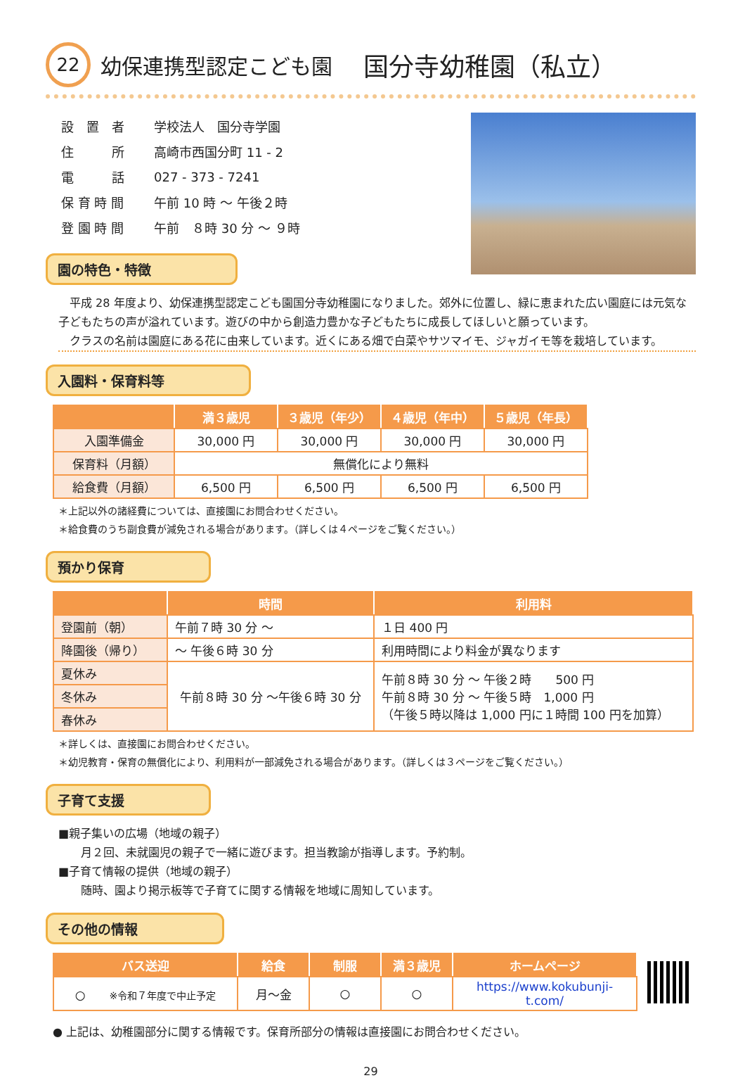22 幼保連携型認定こども園　国分寺幼稚園（私立）
| 設 置 者 | 学校法人 国分寺学園 |
| 住 所 | 高崎市西国分町 11 - 2 |
| 電 話 | 027 - 373 - 7241 |
| 保 育 時 間 | 午前 10 時 ～ 午後２時 |
| 登 園 時 間 | 午前 ８時 30 分 ～ ９時 |
園の特色・特徴
　平成 28 年度より、幼保連携型認定こども園国分寺幼稚園になりました。郊外に位置し、緑に恵まれた広い園庭には元気な子どもたちの声が溢れています。遊びの中から創造力豊かな子どもたちに成長してほしいと願っています。
　クラスの名前は園庭にある花に由来しています。近くにある畑で白菜やサツマイモ、ジャガイモ等を栽培しています。
入園料・保育料等
| | 満３歳児 | ３歳児（年少） | ４歳児（年中） | ５歳児（年長） |
| --- | --- | --- | --- | --- |
| 入園準備金 | 30,000 円 | 30,000 円 | 30,000 円 | 30,000 円 |
| 保育料（月額） | 無償化により無料 | | | |
| 給食費（月額） | 6,500 円 | 6,500 円 | 6,500 円 | 6,500 円 |
＊上記以外の諸経費については、直接園にお問合わせください。
＊給食費のうち副食費が減免される場合があります。（詳しくは４ページをご覧ください。）
預かり保育
| | 時間 | 利用料 |
| --- | --- | --- |
| 登園前（朝） | 午前７時 30 分 ～ | １日 400 円 |
| 降園後（帰り） | ～ 午後６時 30 分 | 利用時間により料金が異なります |
| 夏休み | 午前８時 30 分 ～午後６時 30 分 | 午前８時 30 分 ～ 午後２時 500 円 午前８時 30 分 ～ 午後５時 1,000 円 （午後５時以降は 1,000 円に１時間 100 円を加算） |
| 冬休み | | |
| 春休み | | |
＊詳しくは、直接園にお問合わせください。
＊幼児教育・保育の無償化により、利用料が一部減免される場合があります。（詳しくは３ページをご覧ください。）
子育て支援
■親子集いの広場（地域の親子）
　　月２回、未就園児の親子で一緒に遊びます。担当教諭が指導します。予約制。
■子育て情報の提供（地域の親子）
　　随時、園より掲示板等で子育てに関する情報を地域に周知しています。
その他の情報
| バス送迎 | 給食 | 制服 | 満３歳児 | ホームページ |
| --- | --- | --- | --- | --- |
| ○ ※令和７年度で中止予定 | 月～金 | ○ | ○ | https://www.kokubunji-t.com/ |
● 上記は、幼稚園部分に関する情報です。保育所部分の情報は直接園にお問合わせください。
29